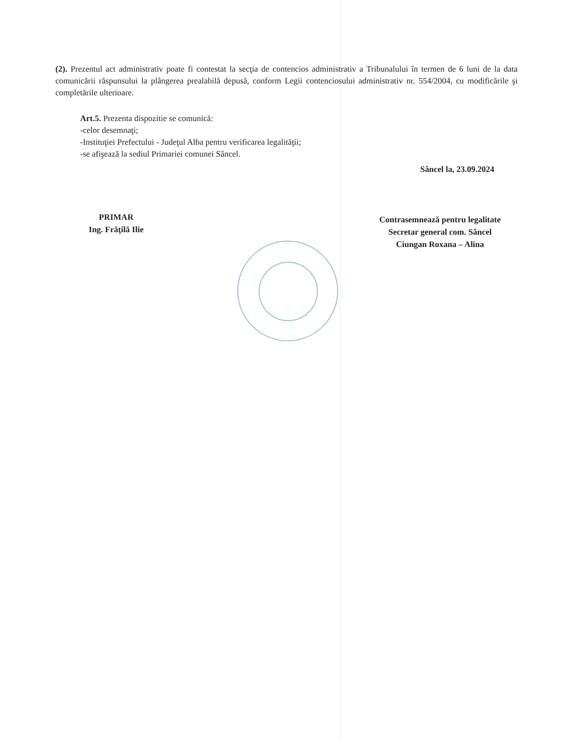(2). Prezentul act administrativ poate fi contestat la secţia de contencios administrativ a Tribunalului în termen de 6 luni de la data comunicării răspunsului la plângerea prealabilă depusă, conform Legii contenciosului administrativ nr. 554/2004, cu modificările şi completările ulterioare.
Art.5. Prezenta dispozitie se comunică:
-celor desemnaţi;
-Instituţiei Prefectului - Judeţul Alba pentru verificarea legalităţii;
-se afişează la sediul Primariei comunei Sâncel.
Sâncel la, 23.09.2024
PRIMAR
Ing. Frăţilă Ilie
Contrasemnează pentru legalitate
Secretar general com. Sâncel
Ciungan Roxana – Alina